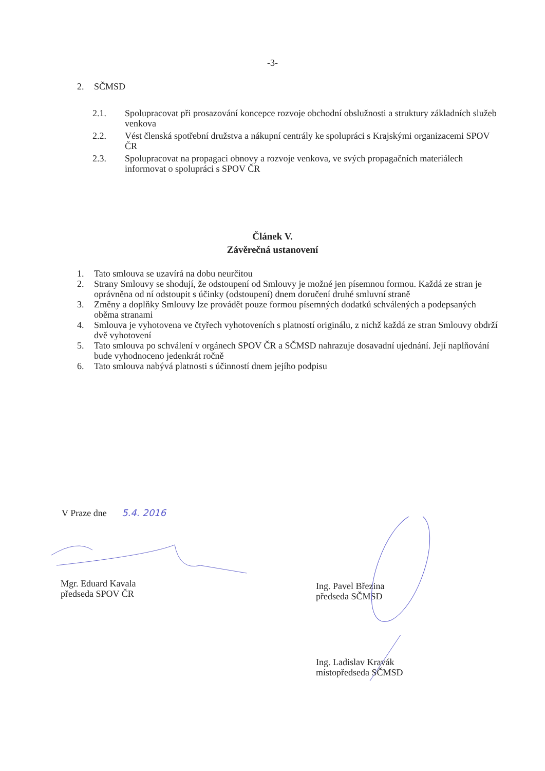-3-
2. SČMSD
2.1. Spolupracovat při prosazování koncepce rozvoje obchodní obslužnosti a struktury základních služeb venkova
2.2. Vést členská spotřební družstva a nákupní centrály ke spolupráci s Krajskými organizacemi SPOV ČR
2.3. Spolupracovat na propagaci obnovy a rozvoje venkova, ve svých propagačních materiálech informovat o spolupráci s SPOV ČR
Článek V.
Závěrečná ustanovení
1. Tato smlouva se uzavírá na dobu neurčitou
2. Strany Smlouvy se shodují, že odstoupení od Smlouvy je možné jen písemnou formou. Každá ze stran je oprávněna od ní odstoupit s účinky (odstoupení) dnem doručení druhé smluvní straně
3. Změny a doplňky Smlouvy lze provádět pouze formou písemných dodatků schválených a podepsaných oběma stranami
4. Smlouva je vyhotovena ve čtyřech vyhotoveních s platností originálu, z nichž každá ze stran Smlouvy obdrží dvě vyhotovení
5. Tato smlouva po schválení v orgánech SPOV ČR a SČMSD nahrazuje dosavadní ujednání. Její naplňování bude vyhodnoceno jedenkrát ročně
6. Tato smlouva nabývá platnosti s účinností dnem jejího podpisu
V Praze dne 5.4. 2016
Mgr. Eduard Kavala
předseda SPOV ČR
Ing. Pavel Březina
předseda SČMSD
Ing. Ladislav Kravák
místopředseda SČMSD